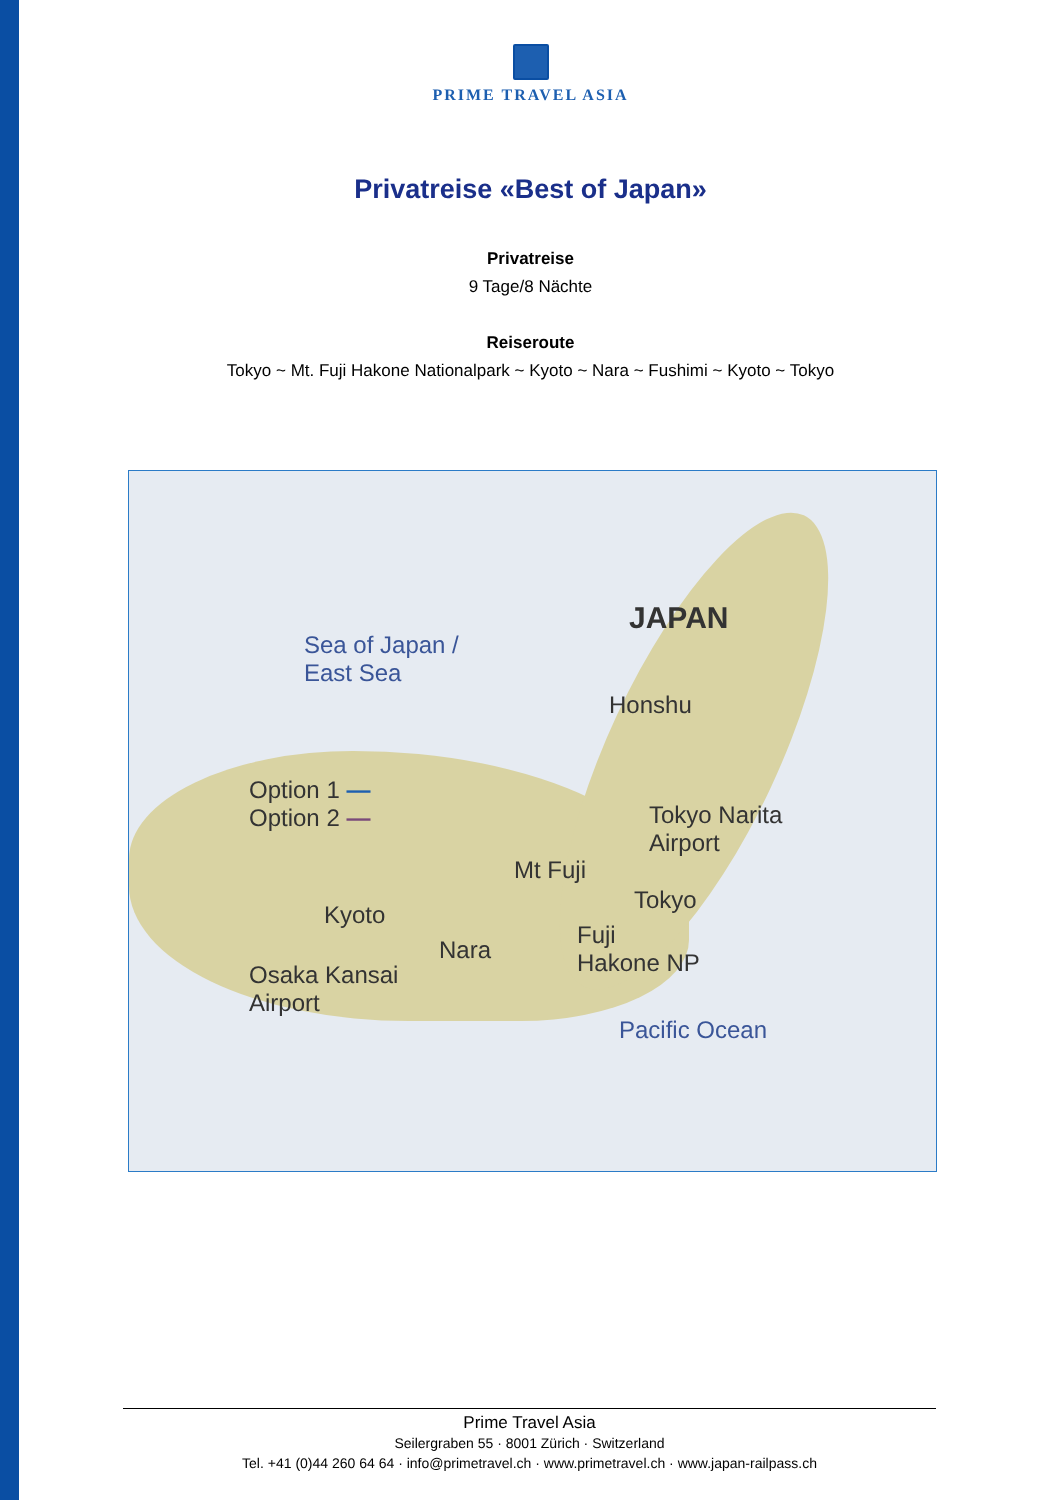PRIME TRAVEL ASIA
Privatreise «Best of Japan»
Privatreise
9 Tage/8 Nächte
Reiseroute
Tokyo ~ Mt. Fuji Hakone Nationalpark ~ Kyoto ~ Nara ~ Fushimi ~ Kyoto ~ Tokyo
JAPAN
Sea of Japan /
East Sea
Honshu
Option 1 —
Option 2 — Tokyo Narita
Airport
Mt Fuji
Tokyo
Kyoto
Nara
Fuji
Hakone NP Osaka Kansai
Airport
Pacific Ocean
Prime Travel Asia
Seilergraben 55 · 8001 Zürich · Switzerland
Tel. +41 (0)44 260 64 64 · info@primetravel.ch · www.primetravel.ch · www.japan-railpass.ch